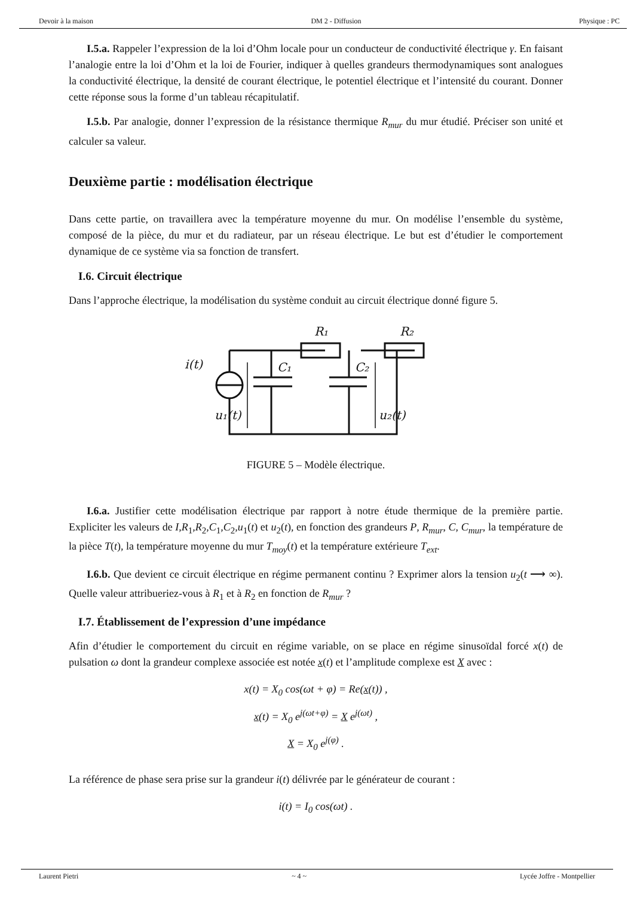Devoir à la maison DM 2 - Diffusion Physique : PC
I.5.a. Rappeler l’expression de la loi d’Ohm locale pour un conducteur de conductivité électrique γ. En faisant l’analogie entre la loi d’Ohm et la loi de Fourier, indiquer à quelles grandeurs thermodynamiques sont analogues la conductivité électrique, la densité de courant électrique, le potentiel électrique et l’intensité du courant. Donner cette réponse sous la forme d’un tableau récapitulatif.
I.5.b. Par analogie, donner l’expression de la résistance thermique R<sub>mur</sub> du mur étudié. Préciser son unité et calculer sa valeur.
Deuxième partie : modélisation électrique
Dans cette partie, on travaillera avec la température moyenne du mur. On modélise l’ensemble du système, composé de la pièce, du mur et du radiateur, par un réseau électrique. Le but est d’étudier le comportement dynamique de ce système via sa fonction de transfert.
I.6. Circuit électrique
Dans l’approche électrique, la modélisation du système conduit au circuit électrique donné figure 5.
R₁
R₂
i(t)
C₁
C₂
u₁(t)
u₂(t)
FIGURE 5 – Modèle électrique.
I.6.a. Justifier cette modélisation électrique par rapport à notre étude thermique de la première partie. Expliciter les valeurs de I,R<sub>1</sub>,R<sub>2</sub>,C<sub>1</sub>,C<sub>2</sub>,u<sub>1</sub>(t) et u<sub>2</sub>(t), en fonction des grandeurs P, R<sub>mur</sub>, C, C<sub>mur</sub>, la température de la pièce T(t), la température moyenne du mur T<sub>moy</sub>(t) et la température extérieure T<sub>ext</sub>.
I.6.b. Que devient ce circuit électrique en régime permanent continu ? Exprimer alors la tension u<sub>2</sub>(t ⟶ ∞). Quelle valeur attribueriez-vous à R<sub>1</sub> et à R<sub>2</sub> en fonction de R<sub>mur</sub> ?
I.7. Établissement de l’expression d’une impédance
Afin d’étudier le comportement du circuit en régime variable, on se place en régime sinusoïdal forcé x(t) de pulsation ω dont la grandeur complexe associée est notée x(t) et l’amplitude complexe est X avec :
x(t) = X<sub>0</sub> cos(ωt + φ) = Re(x(t)) ,
x(t) = X<sub>0</sub> e<sup>j(ωt+φ)</sup> = X e<sup>j(ωt)</sup> ,
X = X<sub>0</sub> e<sup>j(φ)</sup> .
La référence de phase sera prise sur la grandeur i(t) délivrée par le générateur de courant :
i(t) = I<sub>0</sub> cos(ωt) .
Laurent Pietri ~ 4 ~ Lycée Joffre - Montpellier